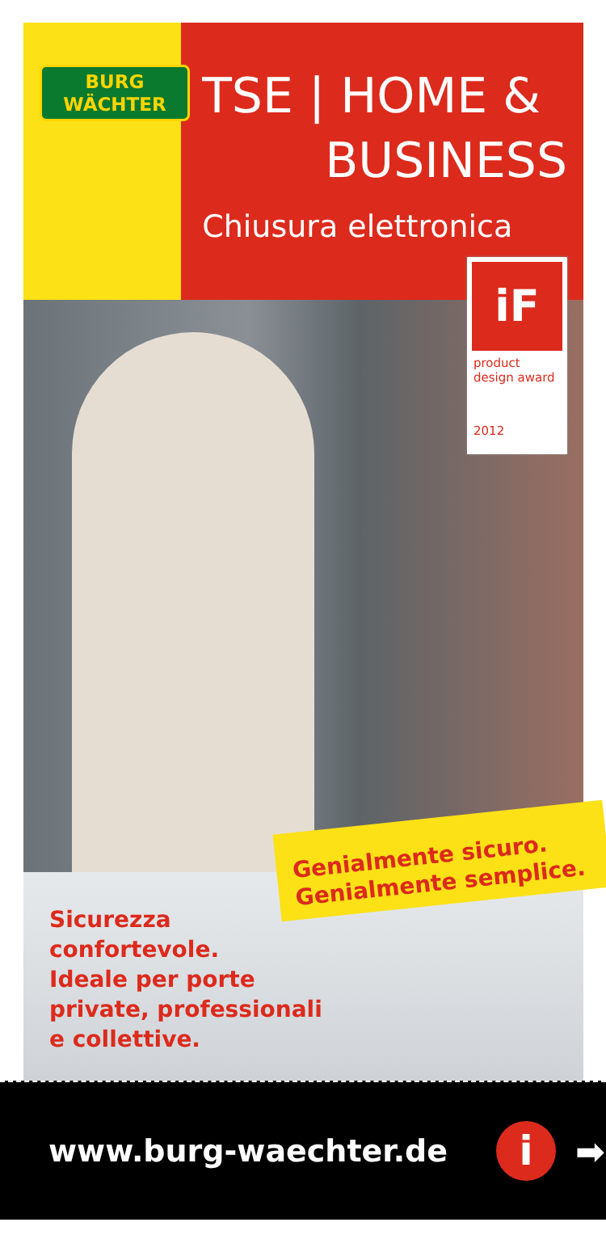BURG
WÄCHTER
TSE | HOME &
BUSINESS
Chiusura elettronica
iF
product
design award
2012
Genialmente sicuro.
Genialmente semplice.
Sicurezza
confortevole.
Ideale per porte
private, professionali
e collettive.
www.burg-waechter.de
i
➡